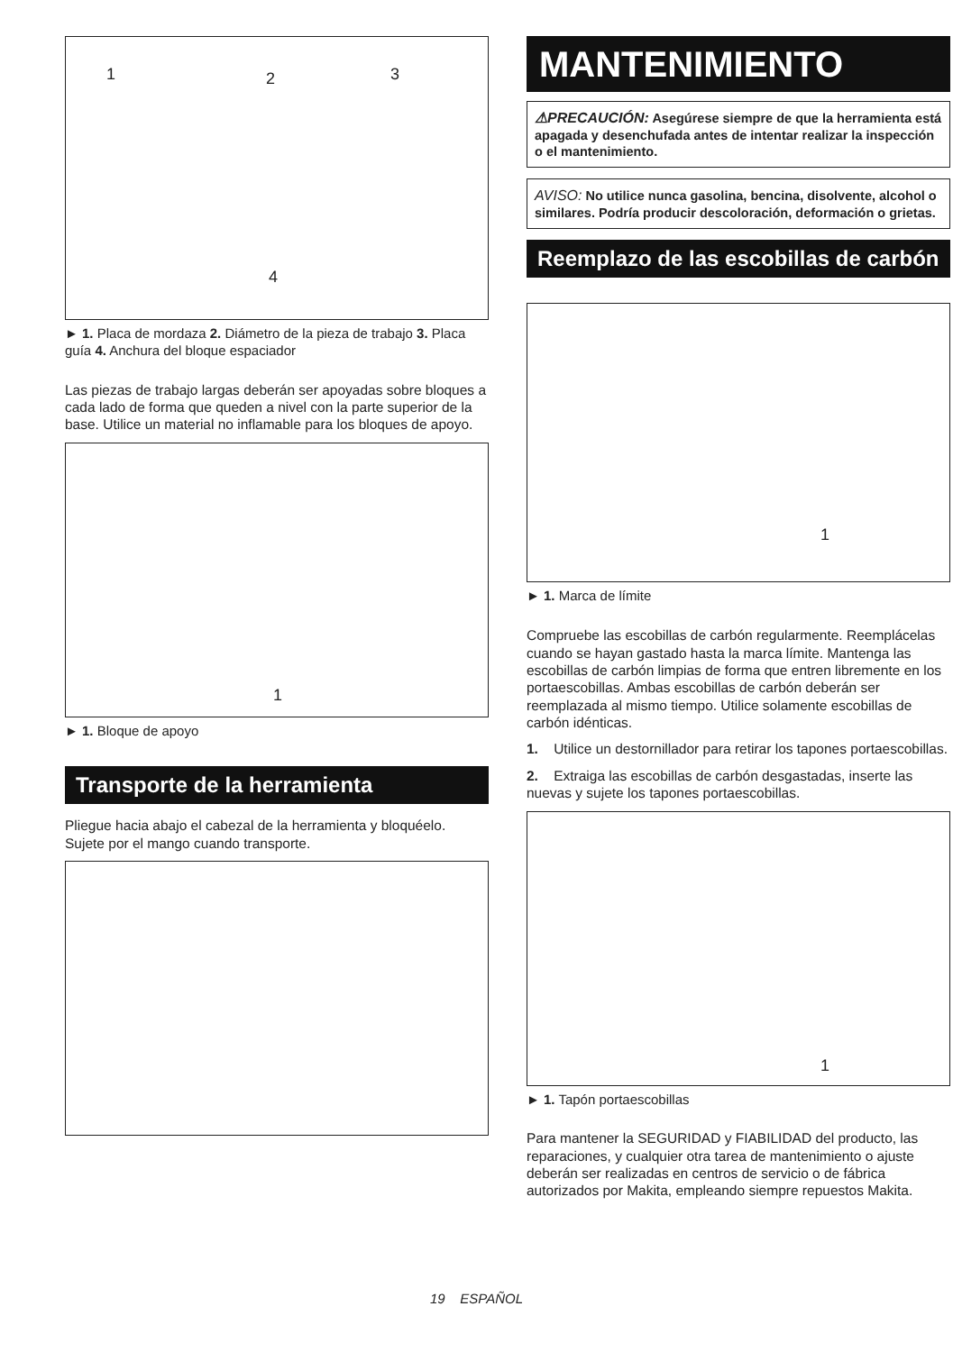1 2 3
4
► 1. Placa de mordaza 2. Diámetro de la pieza de trabajo 3. Placa guía 4. Anchura del bloque espaciador
Las piezas de trabajo largas deberán ser apoyadas sobre bloques a cada lado de forma que queden a nivel con la parte superior de la base. Utilice un material no inflamable para los bloques de apoyo.
1
► 1. Bloque de apoyo
Transporte de la herramienta
Pliegue hacia abajo el cabezal de la herramienta y bloquéelo. Sujete por el mango cuando transporte.
MANTENIMIENTO
⚠PRECAUCIÓN: Asegúrese siempre de que la herramienta está apagada y desenchufada antes de intentar realizar la inspección o el mantenimiento.
AVISO: No utilice nunca gasolina, bencina, disolvente, alcohol o similares. Podría producir descoloración, deformación o grietas.
Reemplazo de las escobillas de carbón
1
► 1. Marca de límite
Compruebe las escobillas de carbón regularmente. Reemplácelas cuando se hayan gastado hasta la marca límite. Mantenga las escobillas de carbón limpias de forma que entren libremente en los portaescobillas. Ambas escobillas de carbón deberán ser reemplazada al mismo tiempo. Utilice solamente escobillas de carbón idénticas.
1. Utilice un destornillador para retirar los tapones portaescobillas.
2. Extraiga las escobillas de carbón desgastadas, inserte las nuevas y sujete los tapones portaescobillas.
1
► 1. Tapón portaescobillas
Para mantener la SEGURIDAD y FIABILIDAD del producto, las reparaciones, y cualquier otra tarea de mantenimiento o ajuste deberán ser realizadas en centros de servicio o de fábrica autorizados por Makita, empleando siempre repuestos Makita.
19 ESPAÑOL